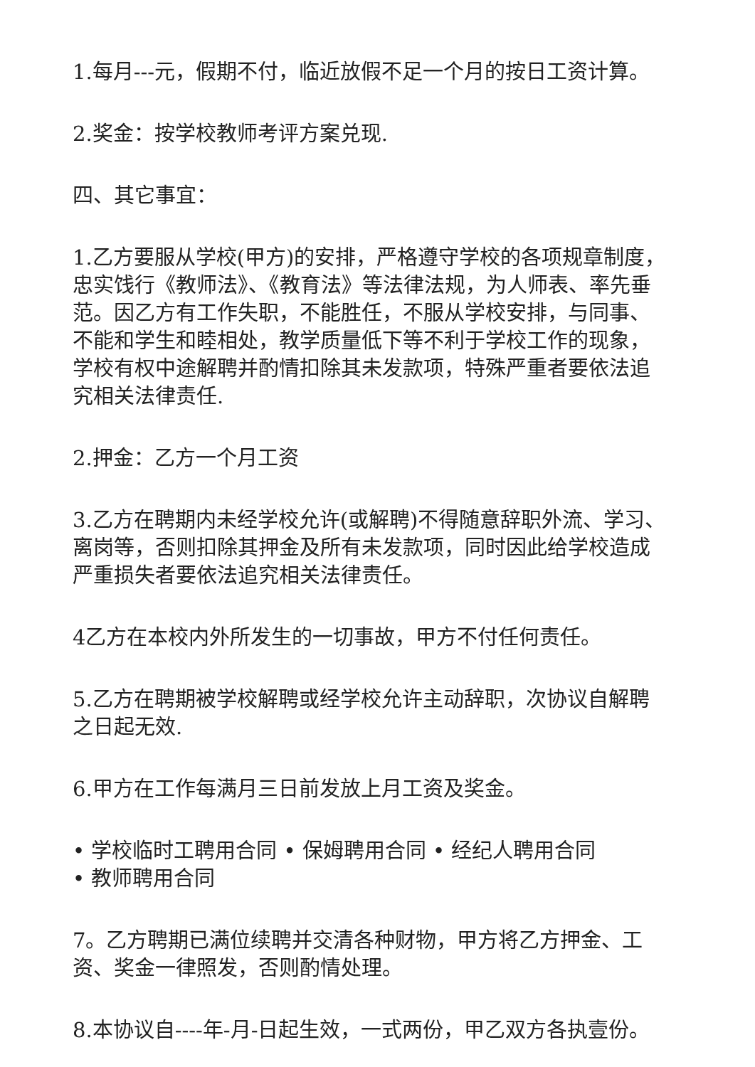1.每月---元，假期不付，临近放假不足一个月的按日工资计算。
2.奖金：按学校教师考评方案兑现.
四、其它事宜：
1.乙方要服从学校(甲方)的安排，严格遵守学校的各项规章制度，忠实饯行《教师法》、《教育法》等法律法规，为人师表、率先垂范。因乙方有工作失职，不能胜任，不服从学校安排，与同事、不能和学生和睦相处，教学质量低下等不利于学校工作的现象，学校有权中途解聘并酌情扣除其未发款项，特殊严重者要依法追究相关法律责任.
2.押金：乙方一个月工资
3.乙方在聘期内未经学校允许(或解聘)不得随意辞职外流、学习、离岗等，否则扣除其押金及所有未发款项，同时因此给学校造成严重损失者要依法追究相关法律责任。
4乙方在本校内外所发生的一切事故，甲方不付任何责任。
5.乙方在聘期被学校解聘或经学校允许主动辞职，次协议自解聘之日起无效.
6.甲方在工作每满月三日前发放上月工资及奖金。
• 学校临时工聘用合同 • 保姆聘用合同 • 经纪人聘用合同
• 教师聘用合同
7。乙方聘期已满位续聘并交清各种财物，甲方将乙方押金、工资、奖金一律照发，否则酌情处理。
8.本协议自----年-月-日起生效，一式两份，甲乙双方各执壹份。